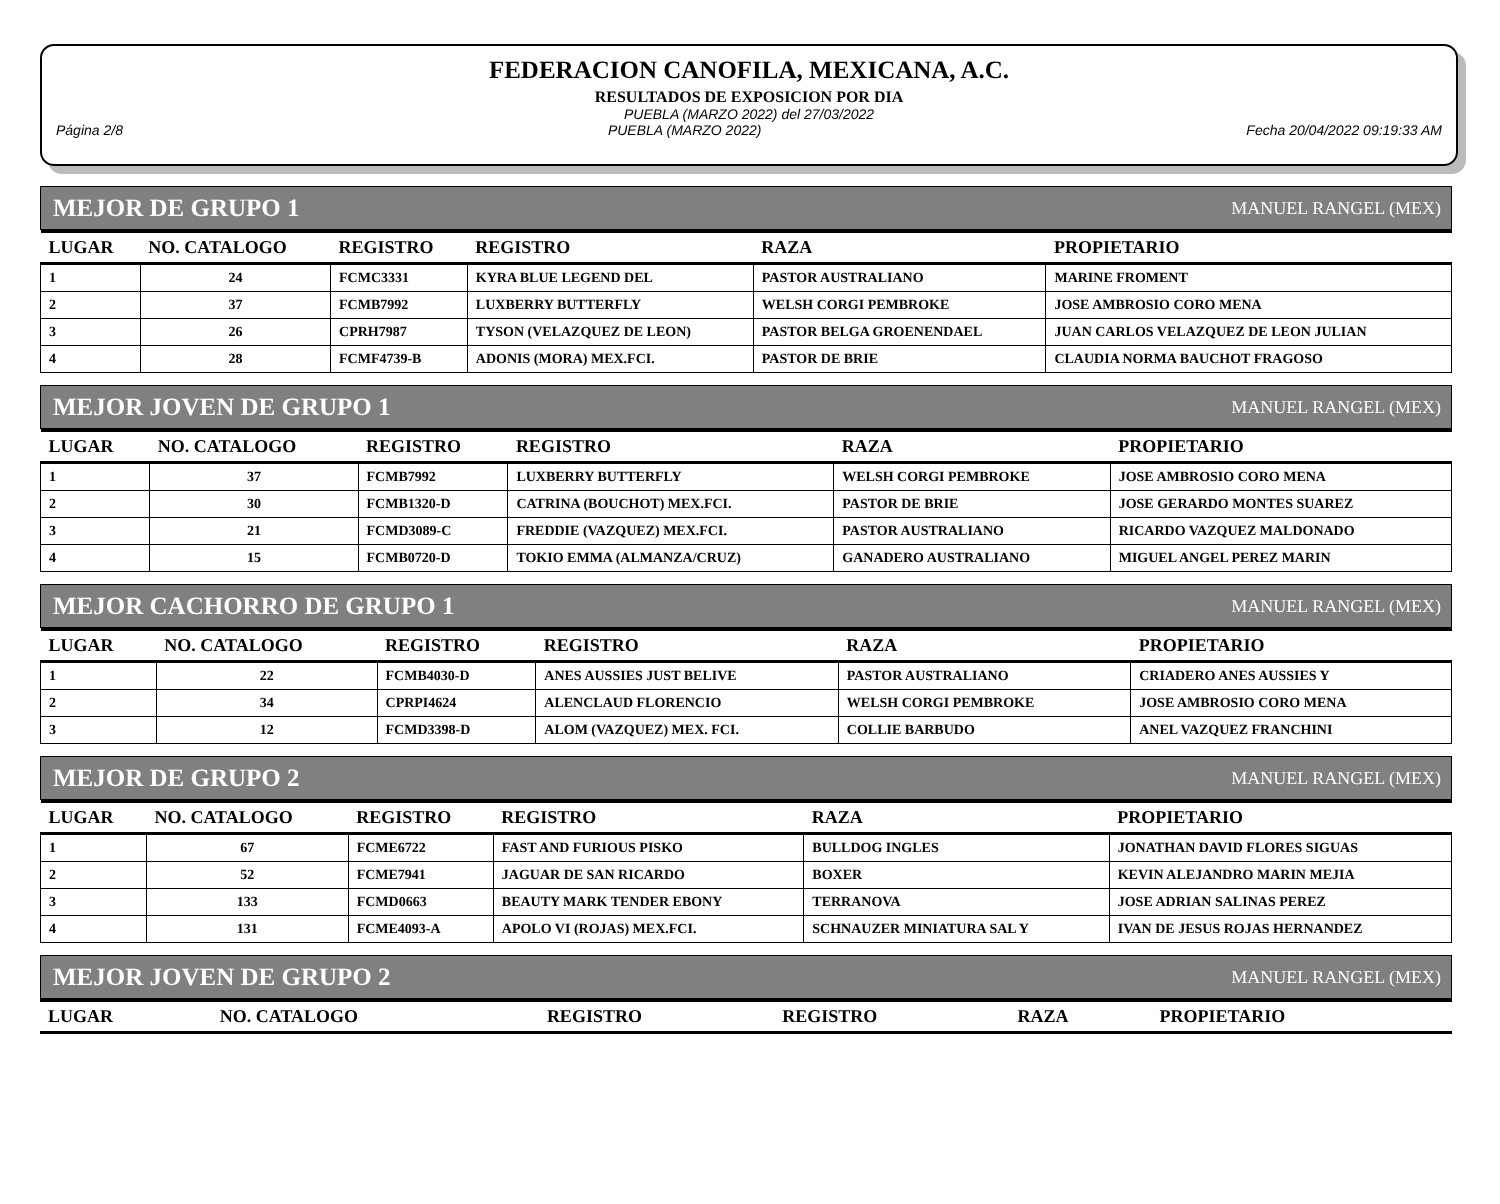FEDERACION CANOFILA, MEXICANA, A.C.
RESULTADOS DE EXPOSICION POR DIA
PUEBLA (MARZO 2022) del 27/03/2022
Página 2/8 PUEBLA (MARZO 2022) Fecha 20/04/2022 09:19:33 AM
MEJOR DE GRUPO 1 MANUEL RANGEL (MEX)
| LUGAR | NO. CATALOGO | REGISTRO | REGISTRO | RAZA | PROPIETARIO |
| --- | --- | --- | --- | --- | --- |
| 1 | 24 | FCMC3331 | KYRA BLUE LEGEND DEL | PASTOR AUSTRALIANO | MARINE FROMENT |
| 2 | 37 | FCMB7992 | LUXBERRY BUTTERFLY | WELSH CORGI PEMBROKE | JOSE AMBROSIO CORO MENA |
| 3 | 26 | CPRH7987 | TYSON (VELAZQUEZ DE LEON) | PASTOR BELGA GROENENDAEL | JUAN CARLOS VELAZQUEZ DE LEON JULIAN |
| 4 | 28 | FCMF4739-B | ADONIS (MORA) MEX.FCI. | PASTOR DE BRIE | CLAUDIA NORMA BAUCHOT FRAGOSO |
MEJOR JOVEN DE GRUPO 1 MANUEL RANGEL (MEX)
| LUGAR | NO. CATALOGO | REGISTRO | REGISTRO | RAZA | PROPIETARIO |
| --- | --- | --- | --- | --- | --- |
| 1 | 37 | FCMB7992 | LUXBERRY BUTTERFLY | WELSH CORGI PEMBROKE | JOSE AMBROSIO CORO MENA |
| 2 | 30 | FCMB1320-D | CATRINA (BOUCHOT) MEX.FCI. | PASTOR DE BRIE | JOSE GERARDO MONTES SUAREZ |
| 3 | 21 | FCMD3089-C | FREDDIE (VAZQUEZ) MEX.FCI. | PASTOR AUSTRALIANO | RICARDO VAZQUEZ MALDONADO |
| 4 | 15 | FCMB0720-D | TOKIO EMMA (ALMANZA/CRUZ) | GANADERO AUSTRALIANO | MIGUEL ANGEL PEREZ MARIN |
MEJOR CACHORRO DE GRUPO 1 MANUEL RANGEL (MEX)
| LUGAR | NO. CATALOGO | REGISTRO | REGISTRO | RAZA | PROPIETARIO |
| --- | --- | --- | --- | --- | --- |
| 1 | 22 | FCMB4030-D | ANES AUSSIES JUST BELIVE | PASTOR AUSTRALIANO | CRIADERO ANES AUSSIES Y |
| 2 | 34 | CPRPI4624 | ALENCLAUD FLORENCIO | WELSH CORGI PEMBROKE | JOSE AMBROSIO CORO MENA |
| 3 | 12 | FCMD3398-D | ALOM (VAZQUEZ) MEX. FCI. | COLLIE BARBUDO | ANEL VAZQUEZ FRANCHINI |
MEJOR DE GRUPO 2 MANUEL RANGEL (MEX)
| LUGAR | NO. CATALOGO | REGISTRO | REGISTRO | RAZA | PROPIETARIO |
| --- | --- | --- | --- | --- | --- |
| 1 | 67 | FCME6722 | FAST AND FURIOUS PISKO | BULLDOG INGLES | JONATHAN DAVID FLORES SIGUAS |
| 2 | 52 | FCME7941 | JAGUAR DE SAN RICARDO | BOXER | KEVIN ALEJANDRO MARIN MEJIA |
| 3 | 133 | FCMD0663 | BEAUTY MARK TENDER EBONY | TERRANOVA | JOSE ADRIAN SALINAS PEREZ |
| 4 | 131 | FCME4093-A | APOLO VI (ROJAS) MEX.FCI. | SCHNAUZER MINIATURA SAL Y | IVAN DE JESUS ROJAS HERNANDEZ |
MEJOR JOVEN DE GRUPO 2 MANUEL RANGEL (MEX)
| LUGAR | NO. CATALOGO | REGISTRO | REGISTRO | RAZA | PROPIETARIO |
| --- | --- | --- | --- | --- | --- |